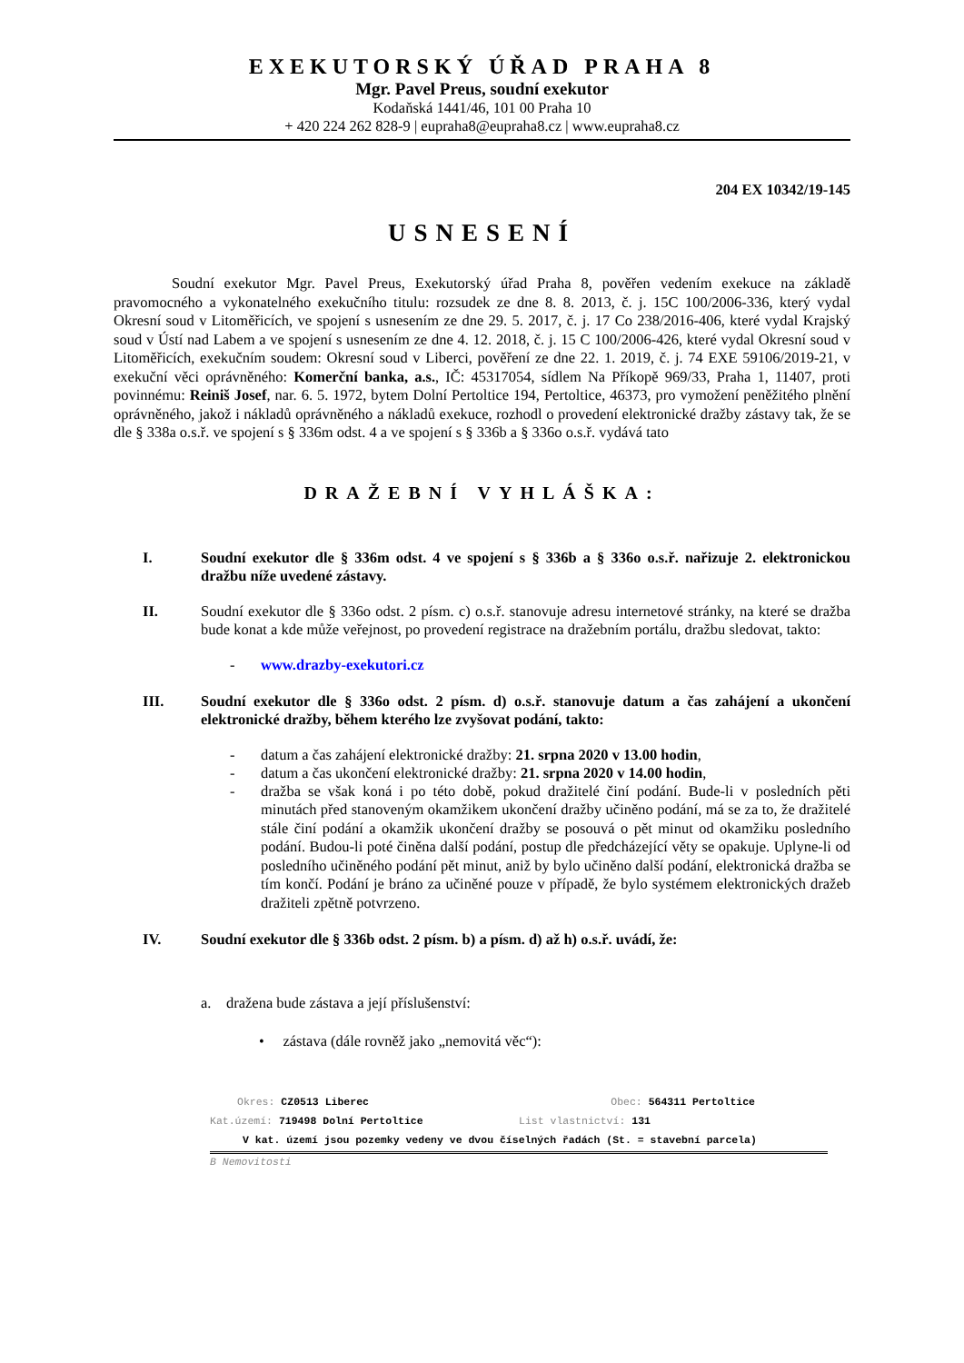EXEKUTORSKÝ ÚŘAD PRAHA 8
Mgr. Pavel Preus, soudní exekutor
Kodaňská 1441/46, 101 00 Praha 10
+ 420 224 262 828-9 | eupraha8@eupraha8.cz | www.eupraha8.cz
204 EX 10342/19-145
USNESENÍ
Soudní exekutor Mgr. Pavel Preus, Exekutorský úřad Praha 8, pověřen vedením exekuce na základě pravomocného a vykonatelného exekučního titulu: rozsudek ze dne 8. 8. 2013, č. j. 15C 100/2006-336, který vydal Okresní soud v Litoměřicích, ve spojení s usnesením ze dne 29. 5. 2017, č. j. 17 Co 238/2016-406, které vydal Krajský soud v Ústí nad Labem a ve spojení s usnesením ze dne 4. 12. 2018, č. j. 15 C 100/2006-426, které vydal Okresní soud v Litoměřicích, exekučním soudem: Okresní soud v Liberci, pověření ze dne 22. 1. 2019, č. j. 74 EXE 59106/2019-21, v exekuční věci oprávněného: Komerční banka, a.s., IČ: 45317054, sídlem Na Příkopě 969/33, Praha 1, 11407, proti povinnému: Reiniš Josef, nar. 6. 5. 1972, bytem Dolní Pertoltice 194, Pertoltice, 46373, pro vymožení peněžitého plnění oprávněného, jakož i nákladů oprávněného a nákladů exekuce, rozhodl o provedení elektronické dražby zástavy tak, že se dle § 338a o.s.ř. ve spojení s § 336m odst. 4 a ve spojení s § 336b a § 336o o.s.ř. vydává tato
DRAŽEBNÍ VYHLÁŠKA:
I.
Soudní exekutor dle § 336m odst. 4 ve spojení s § 336b a § 336o o.s.ř. nařizuje 2. elektronickou dražbu níže uvedené zástavy.
II.
Soudní exekutor dle § 336o odst. 2 písm. c) o.s.ř. stanovuje adresu internetové stránky, na které se dražba bude konat a kde může veřejnost, po provedení registrace na dražebním portálu, dražbu sledovat, takto:
- www.drazby-exekutori.cz
III.
Soudní exekutor dle § 336o odst. 2 písm. d) o.s.ř. stanovuje datum a čas zahájení a ukončení elektronické dražby, během kterého lze zvyšovat podání, takto:
- datum a čas zahájení elektronické dražby: 21. srpna 2020 v 13.00 hodin,
- datum a čas ukončení elektronické dražby: 21. srpna 2020 v 14.00 hodin,
-
dražba se však koná i po této době, pokud dražitelé činí podání. Bude-li v posledních pěti minutách před stanoveným okamžikem ukončení dražby učiněno podání, má se za to, že dražitelé stále činí podání a okamžik ukončení dražby se posouvá o pět minut od okamžiku posledního podání. Budou-li poté činěna další podání, postup dle předcházející věty se opakuje. Uplyne-li od posledního učiněného podání pět minut, aniž by bylo učiněno další podání, elektronická dražba se tím končí. Podání je bráno za učiněné pouze v případě, že bylo systémem elektronických dražeb dražiteli zpětně potvrzeno.
IV. Soudní exekutor dle § 336b odst. 2 písm. b) a písm. d) až h) o.s.ř. uvádí, že:
a. dražena bude zástava a její příslušenství:
• zástava (dále rovněž jako „nemovitá věc“):
Okres: CZ0513 Liberec Obec: 564311 Pertoltice
Kat.území: 719498 Dolní Pertoltice List vlastnictví: 131
V kat. území jsou pozemky vedeny ve dvou číselných řadách (St. = stavební parcela)
B Nemovitosti